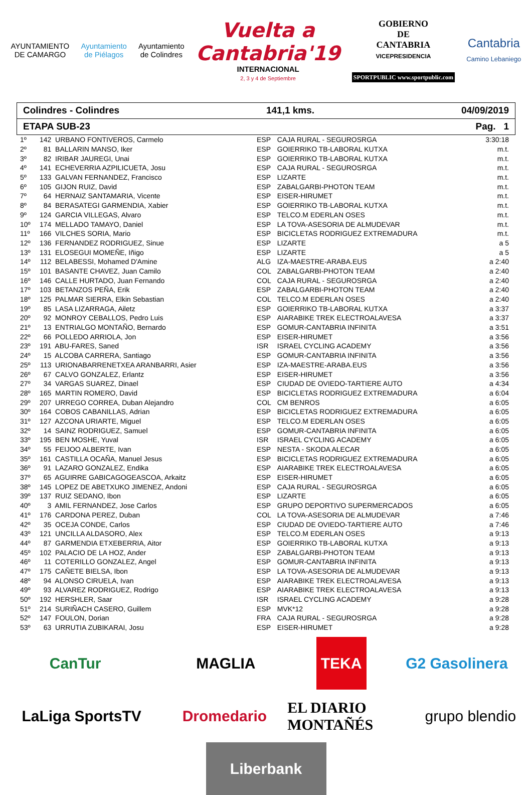AYUNTAMIENTO
DE CAMARGO
Ayuntamiento
de Piélagos
Ayuntamiento
de Colindres
Vuelta a
Cantabria'19
INTERNACIONAL
2, 3 y 4 de Septiembre
GOBIERNO
DE
CANTABRIA
VICEPRESIDENCIA
SPORTPUBLIC www.sportpublic.com
Cantabria
Camino Lebaniego
Colindres - Colindres 141,1 kms. 04/09/2019
ETAPA SUB-23 Pag. 1
| 1º | 142 | URBANO FONTIVEROS, Carmelo | ESP | CAJA RURAL - SEGUROSRGA | 3:30:18 |
| 2º | 81 | BALLARIN MANSO, Iker | ESP | GOIERRIKO TB-LABORAL KUTXA | m.t. |
| 3º | 82 | IRIBAR JAUREGI, Unai | ESP | GOIERRIKO TB-LABORAL KUTXA | m.t. |
| 4º | 141 | ECHEVERRIA AZPILICUETA, Josu | ESP | CAJA RURAL - SEGUROSRGA | m.t. |
| 5º | 133 | GALVAN FERNANDEZ, Francisco | ESP | LIZARTE | m.t. |
| 6º | 105 | GIJON RUIZ, David | ESP | ZABALGARBI-PHOTON TEAM | m.t. |
| 7º | 64 | HERNAIZ SANTAMARIA, Vicente | ESP | EISER-HIRUMET | m.t. |
| 8º | 84 | BERASATEGI GARMENDIA, Xabier | ESP | GOIERRIKO TB-LABORAL KUTXA | m.t. |
| 9º | 124 | GARCIA VILLEGAS, Alvaro | ESP | TELCO.M EDERLAN OSES | m.t. |
| 10º | 174 | MELLADO TAMAYO, Daniel | ESP | LA TOVA-ASESORIA DE ALMUDEVAR | m.t. |
| 11º | 166 | VILCHES SORIA, Mario | ESP | BICICLETAS RODRIGUEZ EXTREMADURA | m.t. |
| 12º | 136 | FERNANDEZ RODRIGUEZ, Sinue | ESP | LIZARTE | a 5 |
| 13º | 131 | ELOSEGUI MOMEÑE, Iñigo | ESP | LIZARTE | a 5 |
| 14º | 112 | BELABESSI, Mohamed D'Amine | ALG | IZA-MAESTRE-ARABA.EUS | a 2:40 |
| 15º | 101 | BASANTE CHAVEZ, Juan Camilo | COL | ZABALGARBI-PHOTON TEAM | a 2:40 |
| 16º | 146 | CALLE HURTADO, Juan Fernando | COL | CAJA RURAL - SEGUROSRGA | a 2:40 |
| 17º | 103 | BETANZOS PEÑA, Erik | ESP | ZABALGARBI-PHOTON TEAM | a 2:40 |
| 18º | 125 | PALMAR SIERRA, Elkin Sebastian | COL | TELCO.M EDERLAN OSES | a 2:40 |
| 19º | 85 | LASA LIZARRAGA, Ailetz | ESP | GOIERRIKO TB-LABORAL KUTXA | a 3:37 |
| 20º | 92 | MONROY CEBALLOS, Pedro Luis | ESP | AIARABIKE TREK ELECTROALAVESA | a 3:37 |
| 21º | 13 | ENTRIALGO MONTAÑO, Bernardo | ESP | GOMUR-CANTABRIA INFINITA | a 3:51 |
| 22º | 66 | POLLEDO ARRIOLA, Jon | ESP | EISER-HIRUMET | a 3:56 |
| 23º | 191 | ABU-FARES, Saned | ISR | ISRAEL CYCLING ACADEMY | a 3:56 |
| 24º | 15 | ALCOBA CARRERA, Santiago | ESP | GOMUR-CANTABRIA INFINITA | a 3:56 |
| 25º | 113 | URIONABARRENETXEA ARANBARRI, Asier | ESP | IZA-MAESTRE-ARABA.EUS | a 3:56 |
| 26º | 67 | CALVO GONZALEZ, Erlantz | ESP | EISER-HIRUMET | a 3:56 |
| 27º | 34 | VARGAS SUAREZ, Dinael | ESP | CIUDAD DE OVIEDO-TARTIERE AUTO | a 4:34 |
| 28º | 165 | MARTIN ROMERO, David | ESP | BICICLETAS RODRIGUEZ EXTREMADURA | a 6:04 |
| 29º | 207 | URREGO CORREA, Duban Alejandro | COL | CM BENROS | a 6:05 |
| 30º | 164 | COBOS CABANILLAS, Adrian | ESP | BICICLETAS RODRIGUEZ EXTREMADURA | a 6:05 |
| 31º | 127 | AZCONA URIARTE, Miguel | ESP | TELCO.M EDERLAN OSES | a 6:05 |
| 32º | 14 | SAINZ RODRIGUEZ, Samuel | ESP | GOMUR-CANTABRIA INFINITA | a 6:05 |
| 33º | 195 | BEN MOSHE, Yuval | ISR | ISRAEL CYCLING ACADEMY | a 6:05 |
| 34º | 55 | FEIJOO ALBERTE, Ivan | ESP | NESTA - SKODA ALECAR | a 6:05 |
| 35º | 161 | CASTILLA OCAÑA, Manuel Jesus | ESP | BICICLETAS RODRIGUEZ EXTREMADURA | a 6:05 |
| 36º | 91 | LAZARO GONZALEZ, Endika | ESP | AIARABIKE TREK ELECTROALAVESA | a 6:05 |
| 37º | 65 | AGUIRRE GABICAGOGEASCOA, Arkaitz | ESP | EISER-HIRUMET | a 6:05 |
| 38º | 145 | LOPEZ DE ABETXUKO JIMENEZ, Andoni | ESP | CAJA RURAL - SEGUROSRGA | a 6:05 |
| 39º | 137 | RUIZ SEDANO, Ibon | ESP | LIZARTE | a 6:05 |
| 40º | 3 | AMIL FERNANDEZ, Jose Carlos | ESP | GRUPO DEPORTIVO SUPERMERCADOS | a 6:05 |
| 41º | 176 | CARDONA PEREZ, Duban | COL | LA TOVA-ASESORIA DE ALMUDEVAR | a 7:46 |
| 42º | 35 | OCEJA CONDE, Carlos | ESP | CIUDAD DE OVIEDO-TARTIERE AUTO | a 7:46 |
| 43º | 121 | UNCILLA ALDASORO, Alex | ESP | TELCO.M EDERLAN OSES | a 9:13 |
| 44º | 87 | GARMENDIA ETXEBERRIA, Aitor | ESP | GOIERRIKO TB-LABORAL KUTXA | a 9:13 |
| 45º | 102 | PALACIO DE LA HOZ, Ander | ESP | ZABALGARBI-PHOTON TEAM | a 9:13 |
| 46º | 11 | COTERILLO GONZALEZ, Angel | ESP | GOMUR-CANTABRIA INFINITA | a 9:13 |
| 47º | 175 | CAÑETE BIELSA, Ibon | ESP | LA TOVA-ASESORIA DE ALMUDEVAR | a 9:13 |
| 48º | 94 | ALONSO CIRUELA, Ivan | ESP | AIARABIKE TREK ELECTROALAVESA | a 9:13 |
| 49º | 93 | ALVAREZ RODRIGUEZ, Rodrigo | ESP | AIARABIKE TREK ELECTROALAVESA | a 9:13 |
| 50º | 192 | HERSHLER, Saar | ISR | ISRAEL CYCLING ACADEMY | a 9:28 |
| 51º | 214 | SURIÑACH CASERO, Guillem | ESP | MVK*12 | a 9:28 |
| 52º | 147 | FOULON, Dorian | FRA | CAJA RURAL - SEGUROSRGA | a 9:28 |
| 53º | 63 | URRUTIA ZUBIKARAI, Josu | ESP | EISER-HIRUMET | a 9:28 |
CanTur
MAGLIA
TEKA
G2 Gasolinera
LaLiga SportsTV
Dromedario
EL DIARIO MONTAÑÉS
grupo blendio
Liberbank